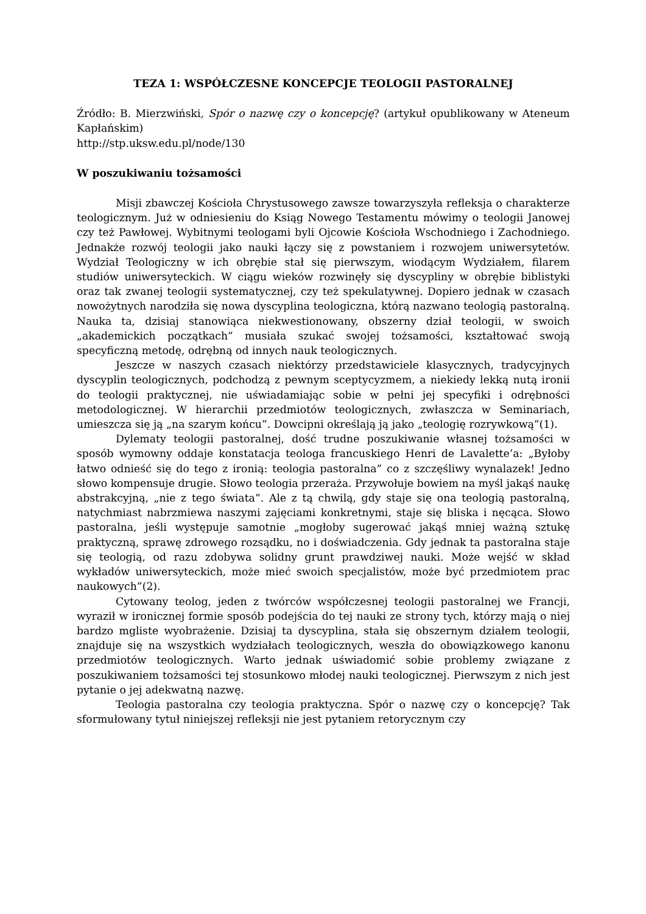TEZA 1: WSPÓŁCZESNE KONCEPCJE TEOLOGII PASTORALNEJ
Źródło: B. Mierzwiński, Spór o nazwę czy o koncepcję? (artykuł opublikowany w Ateneum Kapłańskim)
http://stp.uksw.edu.pl/node/130
W poszukiwaniu tożsamości
Misji zbawczej Kościoła Chrystusowego zawsze towarzyszyła refleksja o charakterze teologicznym. Już w odniesieniu do Ksiąg Nowego Testamentu mówimy o teologii Janowej czy też Pawłowej. Wybitnymi teologami byli Ojcowie Kościoła Wschodniego i Zachodniego. Jednakże rozwój teologii jako nauki łączy się z powstaniem i rozwojem uniwersytetów. Wydział Teologiczny w ich obrębie stał się pierwszym, wiodącym Wydziałem, filarem studiów uniwersyteckich. W ciągu wieków rozwinęły się dyscypliny w obrębie biblistyki oraz tak zwanej teologii systematycznej, czy też spekulatywnej. Dopiero jednak w czasach nowożytnych narodziła się nowa dyscyplina teologiczna, którą nazwano teologią pastoralną. Nauka ta, dzisiaj stanowiąca niekwestionowany, obszerny dział teologii, w swoich „akademickich początkach” musiała szukać swojej tożsamości, kształtować swoją specyficzną metodę, odrębną od innych nauk teologicznych.
Jeszcze w naszych czasach niektórzy przedstawiciele klasycznych, tradycyjnych dyscyplin teologicznych, podchodzą z pewnym sceptycyzmem, a niekiedy lekką nutą ironii do teologii praktycznej, nie uświadamiając sobie w pełni jej specyfiki i odrębności metodologicznej. W hierarchii przedmiotów teologicznych, zwłaszcza w Seminariach, umieszcza się ją „na szarym końcu”. Dowcipni określają ją jako „teologię rozrywkową”(1).
Dylematy teologii pastoralnej, dość trudne poszukiwanie własnej tożsamości w sposób wymowny oddaje konstatacja teologa francuskiego Henri de Lavalette’a: „Byłoby łatwo odnieść się do tego z ironią: teologia pastoralna” co z szczęśliwy wynalazek! Jedno słowo kompensuje drugie. Słowo teologia przeraża. Przywołuje bowiem na myśl jakąś naukę abstrakcyjną, „nie z tego świata”. Ale z tą chwilą, gdy staje się ona teologią pastoralną, natychmiast nabrzmiewa naszymi zajęciami konkretnymi, staje się bliska i nęcąca. Słowo pastoralna, jeśli występuje samotnie „mogłoby sugerować jakąś mniej ważną sztukę praktyczną, sprawę zdrowego rozsądku, no i doświadczenia. Gdy jednak ta pastoralna staje się teologią, od razu zdobywa solidny grunt prawdziwej nauki. Może wejść w skład wykładów uniwersyteckich, może mieć swoich specjalistów, może być przedmiotem prac naukowych”(2).
Cytowany teolog, jeden z twórców współczesnej teologii pastoralnej we Francji, wyraził w ironicznej formie sposób podejścia do tej nauki ze strony tych, którzy mają o niej bardzo mgliste wyobrażenie. Dzisiaj ta dyscyplina, stała się obszernym działem teologii, znajduje się na wszystkich wydziałach teologicznych, weszła do obowiązkowego kanonu przedmiotów teologicznych. Warto jednak uświadomić sobie problemy związane z poszukiwaniem tożsamości tej stosunkowo młodej nauki teologicznej. Pierwszym z nich jest pytanie o jej adekwatną nazwę.
Teologia pastoralna czy teologia praktyczna. Spór o nazwę czy o koncepcję? Tak sformułowany tytuł niniejszej refleksji nie jest pytaniem retorycznym czy